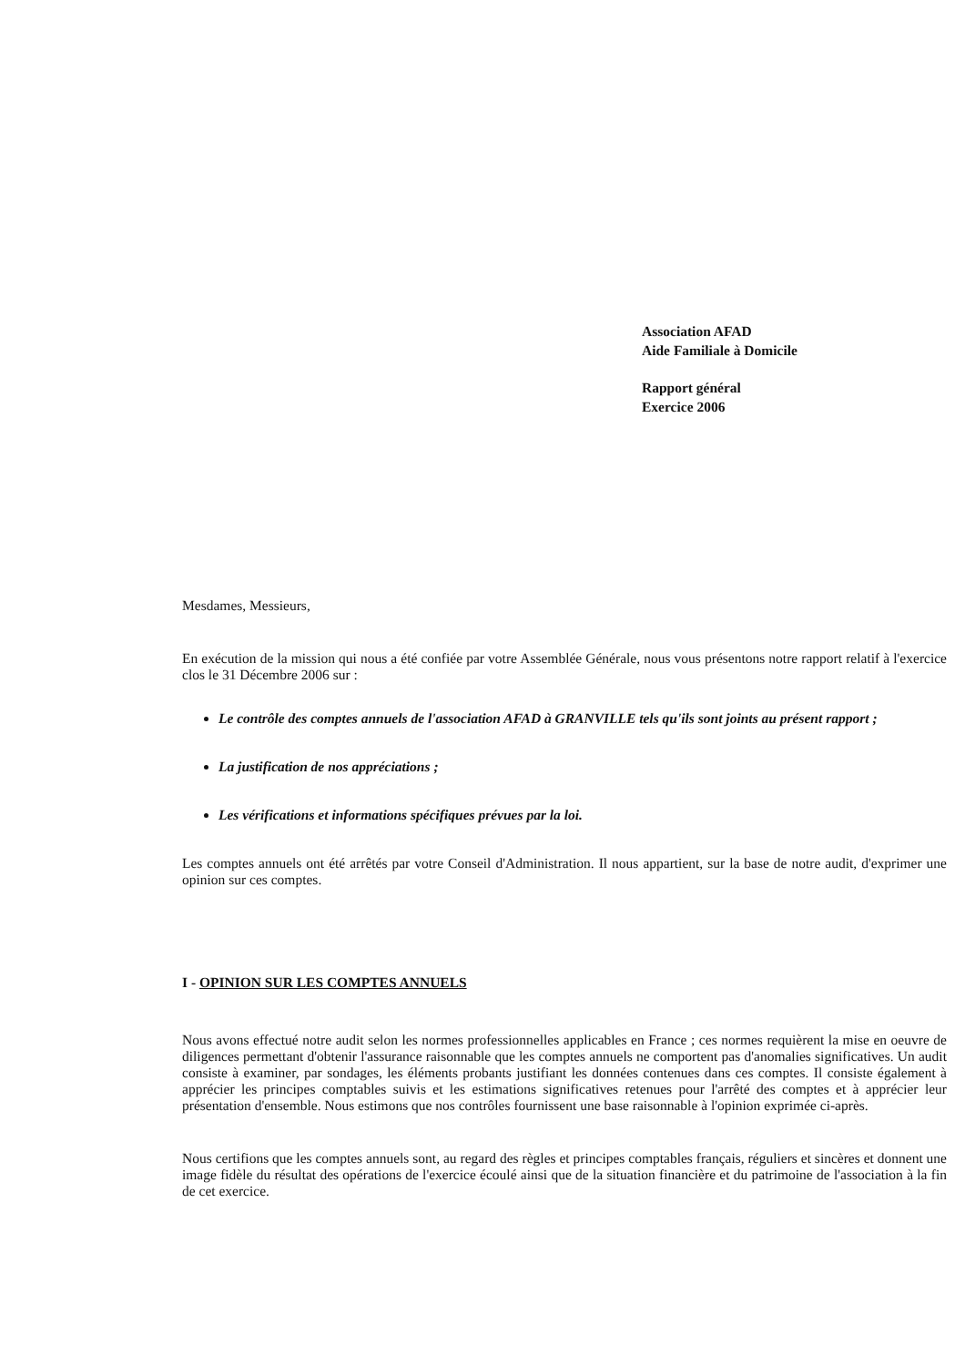Association AFAD
Aide Familiale à Domicile
Rapport général
Exercice 2006
Mesdames, Messieurs,
En exécution de la mission qui nous a été confiée par votre Assemblée Générale, nous vous présentons notre rapport relatif à l'exercice clos le 31 Décembre 2006 sur :
Le contrôle des comptes annuels de l'association AFAD à GRANVILLE tels qu'ils sont joints au présent rapport ;
La justification de nos appréciations ;
Les vérifications et informations spécifiques prévues par la loi.
Les comptes annuels ont été arrêtés par votre Conseil d'Administration. Il nous appartient, sur la base de notre audit, d'exprimer une opinion sur ces comptes.
I - OPINION SUR LES COMPTES ANNUELS
Nous avons effectué notre audit selon les normes professionnelles applicables en France ; ces normes requièrent la mise en oeuvre de diligences permettant d'obtenir l'assurance raisonnable que les comptes annuels ne comportent pas d'anomalies significatives. Un audit consiste à examiner, par sondages, les éléments probants justifiant les données contenues dans ces comptes. Il consiste également à apprécier les principes comptables suivis et les estimations significatives retenues pour l'arrêté des comptes et à apprécier leur présentation d'ensemble. Nous estimons que nos contrôles fournissent une base raisonnable à l'opinion exprimée ci-après.
Nous certifions que les comptes annuels sont, au regard des règles et principes comptables français, réguliers et sincères et donnent une image fidèle du résultat des opérations de l'exercice écoulé ainsi que de la situation financière et du patrimoine de l'association à la fin de cet exercice.